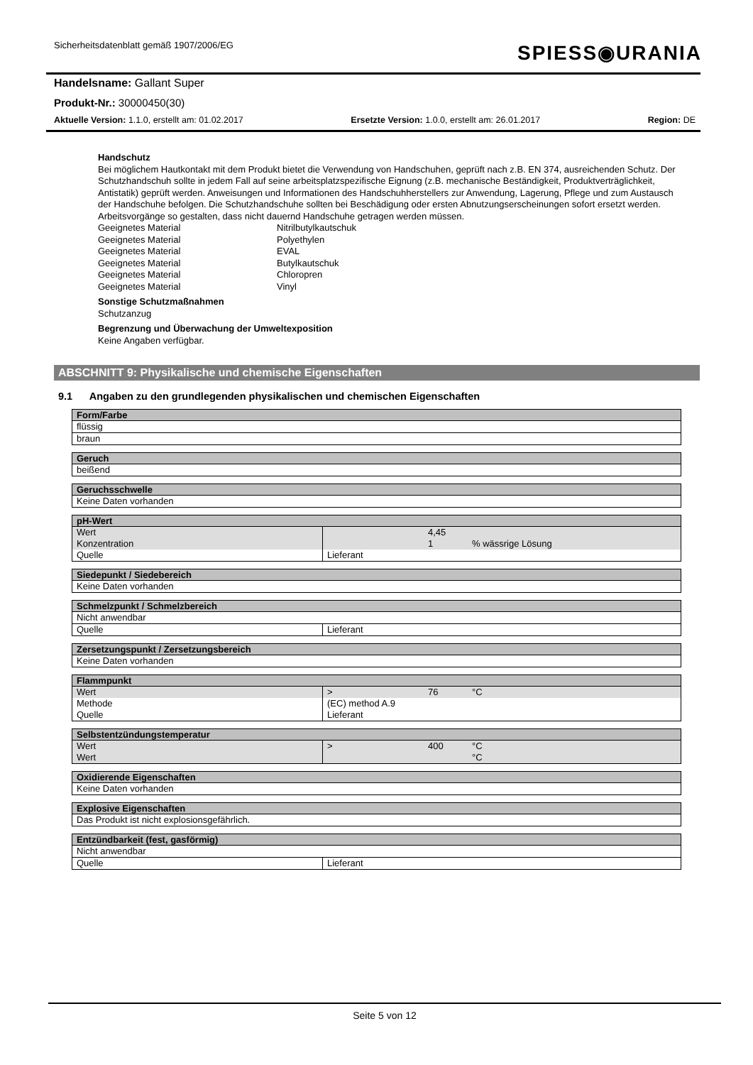Sicherheitsdatenblatt gemäß 1907/2006/EG
SPIESS◉URANIA
Handelsname: Gallant Super
Produkt-Nr.: 30000450(30)
Aktuelle Version: 1.1.0, erstellt am: 01.02.2017 Ersetzte Version: 1.0.0, erstellt am: 26.01.2017 Region: DE
Handschutz
Bei möglichem Hautkontakt mit dem Produkt bietet die Verwendung von Handschuhen, geprüft nach z.B. EN 374, ausreichenden Schutz. Der Schutzhandschuh sollte in jedem Fall auf seine arbeitsplatzspezifische Eignung (z.B. mechanische Beständigkeit, Produktverträglichkeit, Antistatik) geprüft werden. Anweisungen und Informationen des Handschuhherstellers zur Anwendung, Lagerung, Pflege und zum Austausch der Handschuhe befolgen. Die Schutzhandschuhe sollten bei Beschädigung oder ersten Abnutzungserscheinungen sofort ersetzt werden. Arbeitsvorgänge so gestalten, dass nicht dauernd Handschuhe getragen werden müssen.
Geeignetes Material Nitrilbutylkautschuk Geeignetes Material Polyethylen Geeignetes Material EVAL Geeignetes Material Butylkautschuk Geeignetes Material Chloropren Geeignetes Material Vinyl
Sonstige Schutzmaßnahmen
Schutzanzug
Begrenzung und Überwachung der Umweltexposition
Keine Angaben verfügbar.
ABSCHNITT 9: Physikalische und chemische Eigenschaften
9.1 Angaben zu den grundlegenden physikalischen und chemischen Eigenschaften
| Form/Farbe |
| --- |
| flüssig |
| braun |
| Geruch |
| --- |
| beißend |
| Geruchsschwelle |
| --- |
| Keine Daten vorhanden |
| pH-Wert | | | |
| --- | --- | --- | --- |
| Wert | | 4,45 | |
| Konzentration | | 1 | % wässrige Lösung |
| Quelle | Lieferant | | |
| Siedepunkt / Siedebereich |
| --- |
| Keine Daten vorhanden |
| Schmelzpunkt / Schmelzbereich | |
| --- | --- |
| Nicht anwendbar | |
| Quelle | Lieferant |
| Zersetzungspunkt / Zersetzungsbereich |
| --- |
| Keine Daten vorhanden |
| Flammpunkt | | | |
| --- | --- | --- | --- |
| Wert | > | 76 | °C |
| Methode | (EC) method A.9 | | |
| Quelle | Lieferant | | |
| Selbstentzündungstemperatur | | | |
| --- | --- | --- | --- |
| Wert | > | 400 | °C |
| Wert | | | °C |
| Oxidierende Eigenschaften |
| --- |
| Keine Daten vorhanden |
| Explosive Eigenschaften |
| --- |
| Das Produkt ist nicht explosionsgefährlich. |
| Entzündbarkeit (fest, gasförmig) | |
| --- | --- |
| Nicht anwendbar | |
| Quelle | Lieferant |
Seite 5 von 12